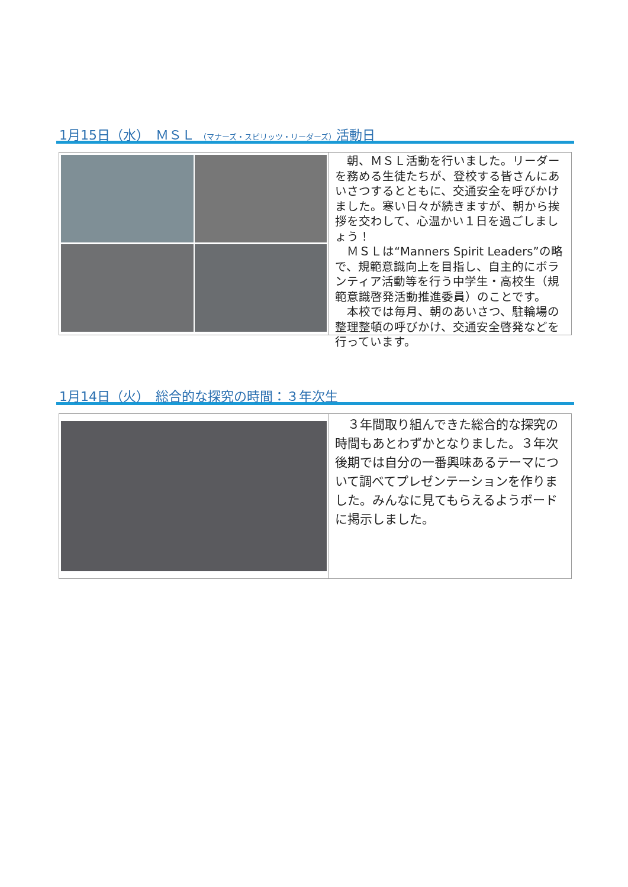1月15日（水）　ＭＳＬ （マナーズ・スピリッツ・リーダーズ）活動日
　朝、ＭＳＬ活動を行いました。リーダーを務める生徒たちが、登校する皆さんにあいさつするとともに、交通安全を呼びかけました。寒い日々が続きますが、朝から挨拶を交わして、心温かい１日を過ごしましょう！
　ＭＳＬは“Manners Spirit Leaders”の略で、規範意識向上を目指し、自主的にボランティア活動等を行う中学生・高校生（規範意識啓発活動推進委員）のことです。
　本校では毎月、朝のあいさつ、駐輪場の整理整頓の呼びかけ、交通安全啓発などを行っています。
1月14日（火）　総合的な探究の時間：３年次生
　３年間取り組んできた総合的な探究の時間もあとわずかとなりました。３年次後期では自分の一番興味あるテーマについて調べてプレゼンテーションを作りました。みんなに見てもらえるようボードに掲示しました。